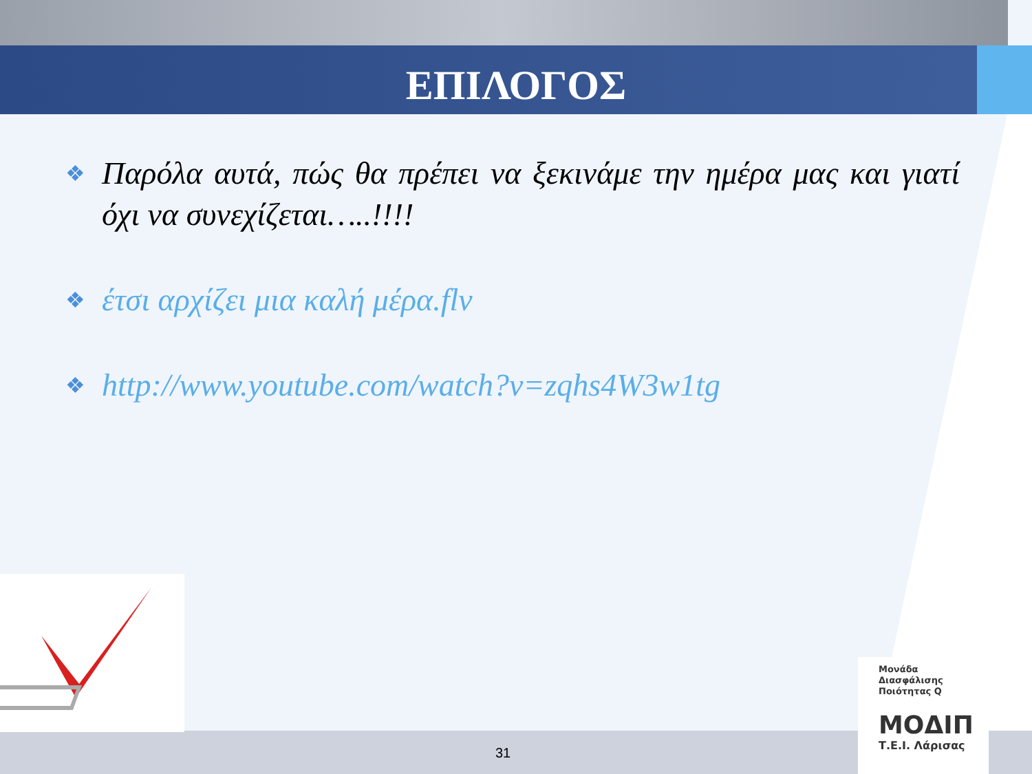ΕΠΙΛΟΓΟΣ
❖ Παρόλα αυτά, πώς θα πρέπει να ξεκινάμε την ημέρα μας και γιατί όχι να συνεχίζεται…..!!!!
❖ έτσι αρχίζει μια καλή μέρα.flv
❖ http://www.youtube.com/watch?v=zqhs4W3w1tg
31
Μονάδα
Διασφάλισης
Ποιότητας Q
ΜΟΔΙΠ
Τ.Ε.Ι. Λάρισας